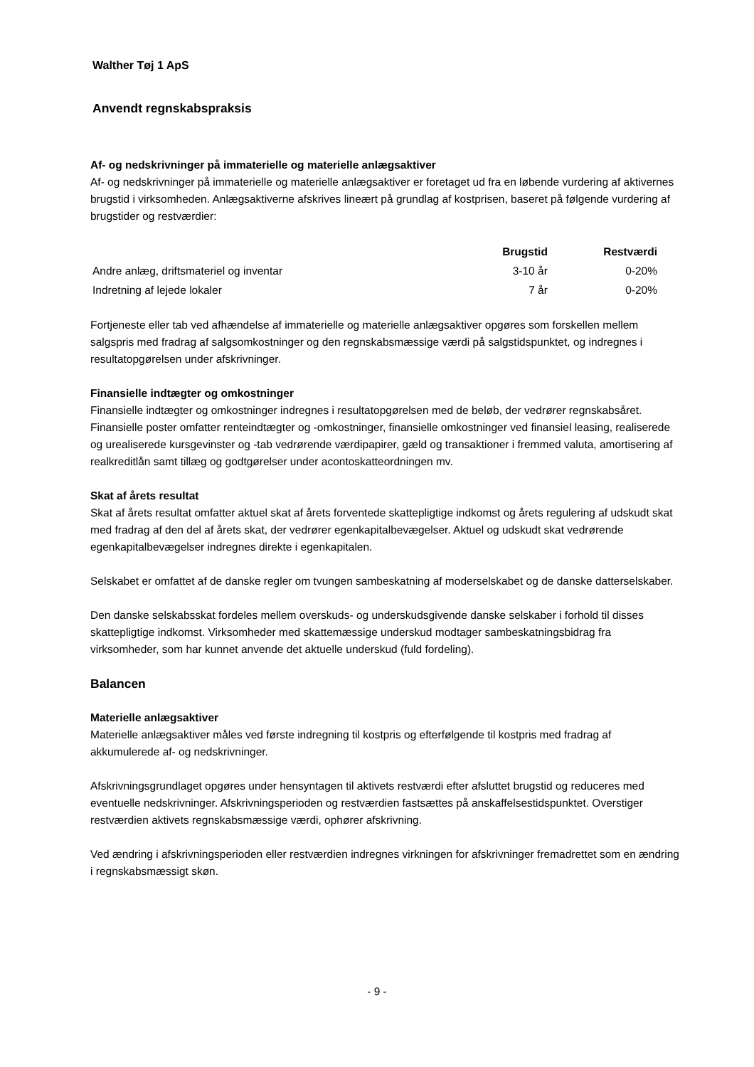Walther Tøj 1 ApS
Anvendt regnskabspraksis
Af- og nedskrivninger på immaterielle og materielle anlægsaktiver
Af- og nedskrivninger på immaterielle og materielle anlægsaktiver er foretaget ud fra en løbende vurdering af aktivernes brugstid i virksomheden. Anlægsaktiverne afskrives lineært på grundlag af kostprisen, baseret på følgende vurdering af brugstider og restværdier:
| | Brugstid | Restværdi |
| --- | --- | --- |
| Andre anlæg, driftsmateriel og inventar | 3-10 år | 0-20% |
| Indretning af lejede lokaler | 7 år | 0-20% |
Fortjeneste eller tab ved afhændelse af immaterielle og materielle anlægsaktiver opgøres som forskellen mellem salgspris med fradrag af salgsomkostninger og den regnskabsmæssige værdi på salgstidspunktet, og indregnes i resultatopgørelsen under afskrivninger.
Finansielle indtægter og omkostninger
Finansielle indtægter og omkostninger indregnes i resultatopgørelsen med de beløb, der vedrører regnskabsåret. Finansielle poster omfatter renteindtægter og -omkostninger, finansielle omkostninger ved finansiel leasing, realiserede og urealiserede kursgevinster og -tab vedrørende værdipapirer, gæld og transaktioner i fremmed valuta, amortisering af realkreditlån samt tillæg og godtgørelser under acontoskatteordningen mv.
Skat af årets resultat
Skat af årets resultat omfatter aktuel skat af årets forventede skattepligtige indkomst og årets regulering af udskudt skat med fradrag af den del af årets skat, der vedrører egenkapitalbevægelser. Aktuel og udskudt skat vedrørende egenkapitalbevægelser indregnes direkte i egenkapitalen.
Selskabet er omfattet af de danske regler om tvungen sambeskatning af moderselskabet og de danske datterselskaber.
Den danske selskabsskat fordeles mellem overskuds- og underskudsgivende danske selskaber i forhold til disses skattepligtige indkomst. Virksomheder med skattemæssige underskud modtager sambeskatningsbidrag fra virksomheder, som har kunnet anvende det aktuelle underskud (fuld fordeling).
Balancen
Materielle anlægsaktiver
Materielle anlægsaktiver måles ved første indregning til kostpris og efterfølgende til kostpris med fradrag af akkumulerede af- og nedskrivninger.
Afskrivningsgrundlaget opgøres under hensyntagen til aktivets restværdi efter afsluttet brugstid og reduceres med eventuelle nedskrivninger. Afskrivningsperioden og restværdien fastsættes på anskaffelsestidspunktet. Overstiger restværdien aktivets regnskabsmæssige værdi, ophører afskrivning.
Ved ændring i afskrivningsperioden eller restværdien indregnes virkningen for afskrivninger fremadrettet som en ændring i regnskabsmæssigt skøn.
- 9 -